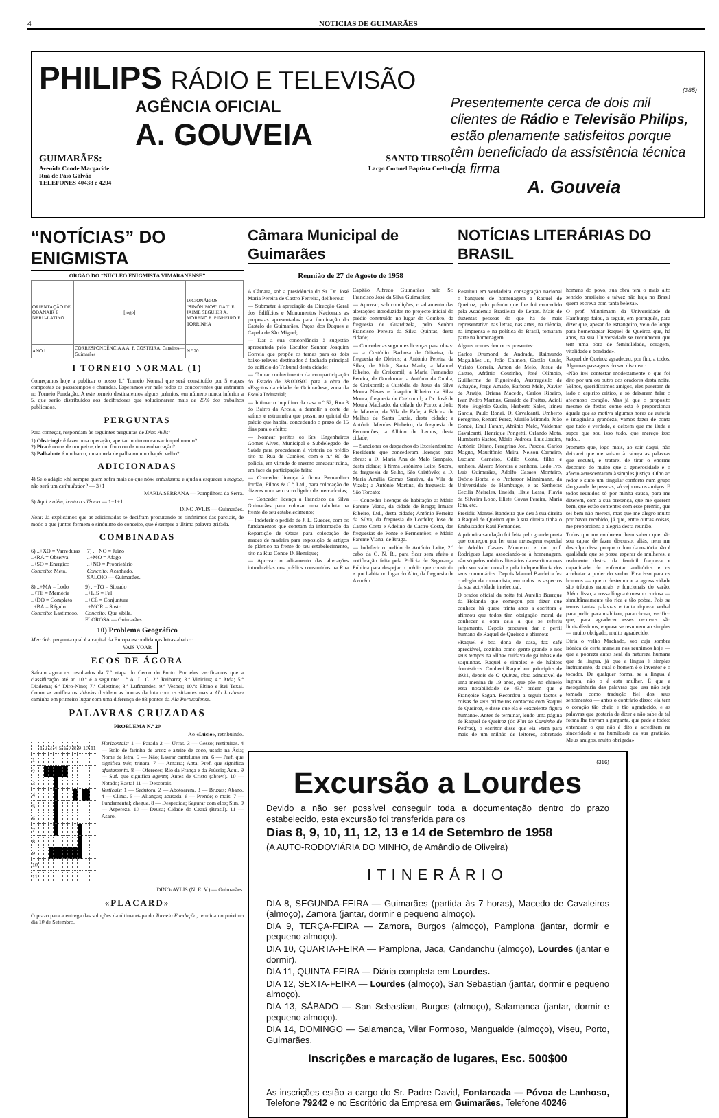4 NOTICIAS DE GUIMARÃES
PHILIPS RÁDIO E TELEVISÃO
AGÊNCIA OFICIAL
A. GOUVEIA
GUIMARÃES: SANTO TIRSO
Avenida Conde Margaride
Rua de Paio Galvão
TELEFONES 40438 e 4294 Largo Coronel Baptista Coelho
(385)
Presentemente cerca de dois mil clientes de Rádio e Televisão Philips, estão plenamente satisfeitos porque têm beneficiado da assistência técnica da firma
A. Gouveia
“NOTÍCIAS” DO ENIGMISTA
ÓRGÃO DO “NÚCLEO ENIGMISTA VIMARANENSE”
| ORIENTAÇÃO DE ODANAIR E NERU-LATINO | [logo] | DICIONÁRIOS “SINÓNIMOS” DA T. E. JAIME SEGUIER A. MORENO E. PINHEIRO F. TORRINHA |
| ANO I | CORRESPONDÊNCIA A A. F. COSTEIRA, Caneiros—Guimarães | N.º 20 |
I TORNEIO NORMAL (1)
Começamos hoje a publicar o nosso 1.º Torneio Normal que será constituído por 5 etapas compostas de passatempos e charadas. Esperamos ver nele todos os concorrentes que entraram no Torneio Fundação. A este torneio destinaremos alguns prémios, em número nunca inferior a 5, que serão distribuídos aos decifradores que solucionarem mais de 25% dos trabalhos publicados.
PERGUNTAS
Para começar, respondam às seguintes perguntas de Dino Avlis:
1) Obstringir é fazer uma operação, apertar muito ou causar impedimento?
2) Pica é nome de um peixe, de um fruto ou de uma embarcação?
3) Palhabote é um barco, uma meda de palha ou um chapéu velho?
ADICIONADAS
4) Se o adágio «há sempre quem sofra mais do que nós» entusiasma e ajuda a esquecer a mágoa, não será um estimulador? — 3+1
MARIA SERRANA — Pampilhosa da Serra.
5) Aqui e além, basta o silêncio — 1+1+1.
DINO AVLIS — Guimarães.
Nota: Já explicámos que as adicionadas se decifram procurando os sinónimos das parciais, de modo a que juntos formem o sinónimo do conceito, que é sempre a última palavra grifada.
COMBINADAS
6) ..+XO = Varreduras
..+RA = Observa
..+SO = Energico
Conceito: Méta.
7) ..+NO = Juízo
..+MO = Afago
..+NO = Proprietário
Conceito: Acanhado.
SALOIO — Guimarães.
8) ..+MA = Lodo
..+TE = Memória
..+DO = Completo
..+BA = Régulo
Conceito: Lastimoso.
9) ..+TO = Situado
..+LIS = Fel
..+CE = Conjuntura
..+MOR = Susto
Conceito: Que sibila.
FLOROSA — Guimarães.
10) Problema Geográfico
Mercúrio pergunta qual é a capital da Europa escondida nas letras abaixo:
VAIS VOAR
ECOS DE ÁGORA
Saíram agora os resultados da 7.ª etapa do Cerco do Porto. Por eles verificamos que a classificação até ao 10.º é a seguinte: 1.º A. L. C. 2.º Reibarra; 3.º Vinicius; 4.º Atda; 5.º Diadema; 6.º Diro-Nino; 7.º Celestino; 8.º Lufinandes; 9.º Vesper; 10.ºs Eltino e Rei Texai. Como se verifica os sitiados dividem as honras da luta com os sitiantes mas a Ala Lusitana caminha em primeiro lugar com uma diferença de 83 pontos da Ala Portucalense.
PALAVRAS CRUZADAS
PROBLEMA N.º 20
Ao «Lúcio», retribuindo.
| | 1 | 2 | 3 | 4 | 5 | 6 | 7 | 8 | 9 | 10 | 11 |
| 1 | | | | | | | | | | | |
| 2 | | | | | | | | | | | |
| 3 | | | | | | | | | | | |
| 4 | | | | | | | | | | | |
| 5 | | | | | | | | | | | |
| 6 | | | | | | | | | | | |
| 7 | | | | | | | | | | | |
| 8 | | | | | | | | | | | |
| 9 | | | | | | | | | | | |
| 10 | | | | | | | | | | | |
| 11 | | | | | | | | | | | |
Horizontais: 1 — Parada 2 — Urras. 3 — Gesso; restituiras. 4 — Bolo de farinha de arroz e azeite de coco, usado na Ásia; Nome de letra. 5 — Não; Lavrar canteluras em. 6 — Pref. que significa três; trinara. 7 — Amarra; Anta; Pref. que significa afastamento. 8 — Ofereces; Rio da França e da Prússia; Aqui. 9 — Suf. que significa agente; Antes de Cristo (abrev.). 10 — Notado; Basta! 11 — Descorais.
Verticais: 1 — Sedutora. 2 — Abotoarem. 3 — Bruxas; Abano. 4 — Clima. 5 — Alianças; acusada. 6 — Prende; o mais. 7 — Fundamental; chegue. 8 — Despedida; Segurar com elos; Sim. 9 — Aspereza. 10 — Deusa; Cidade do Ceará (Brasil). 11 — Asaro.
DINO-AVLIS (N. E. V.) — Guimarães.
«PLACARD»
O prazo para a entrega das soluções da última etapa do Torneio Fundação, termina no próximo dia 10 de Setembro.
Câmara Municipal de Guimarães
Reunião de 27 de Agosto de 1958
NOTÍCIAS LITERÁRIAS DO BRASIL
A Câmara, sob a presidência do Sr. Dr. José Maria Pereira de Castro Ferreira, deliberou:
— Submeter à apreciação da Direcção Geral dos Edifícios e Monumentos Nacionais as propostas apresentadas para iluminação do Castelo de Guimarães, Paços dos Duques e Capela de São Miguel;
— Dar a sua concordância à sugestão apresentada pelo Escultor Senhor Joaquim Correia que propõe os temas para os dois baixo-relevos destinados à fachada principal do edifício do Tribunal desta cidade;
— Tomar conhecimento da comparticipação do Estado de 38.000$00 para a obra de «Esgotos da cidade de Guimarães», zona da Escola Industrial;
— Intimar o inquilino da casa n.º 52, Rua 3 do Bairro da Arcela, a demolir a corte de suínos e estrumeira que possui no quintal do prédio que habita, concedendo o prazo de 15 dias para o efeito;
— Nomear peritos os Srs. Engenheiros Gomes Alves, Municipal e Subdelegado de Saúde para procederem à vistoria do prédio sito na Rua de Camões, com o n.º 80 de polícia, em virtude do mesmo ameaçar ruína, em face da participação feita;
— Conceder licença à firma Bernardino Jordão, Filhos & C.ª, Ltd., para colocação de dizeres num seu carro ligeiro de mercadorias;
— Conceder licença a Francisco da Silva Guimarães para colocar uma tabuleta na frente do seu estabelecimento;
— Indeferir o pedido de J. L. Guedes, com os fundamentos que constam da informação da Repartição de Obras para colocação de grades de madeira para exposição de artigos de plástico na frente do seu estabelecimento, sito na Rua Conde D. Henrique;
— Aprovar o aditamento das alterações introduzidas nos prédios construídos na Rua Capitão Alfredo Guimarães pelo Sr. Francisco José da Silva Guimarães;
— Aprovar, sob condições, o adiamento das alterações introduzidas no projecto inicial do prédio construído no lugar do Combro, da freguesia de Guardizela, pelo Senhor Francisco Pereira da Silva Quintas, desta cidade;
— Conceder as seguintes licenças para obras: — a Custódio Barbosa de Oliveira, da freguesia de Oleiros; a António Pereira da Silva, de Airão, Santa Maria; a Manuel Ribeiro, de Creixomil; a Maria Fernandes Pereira, de Gondomar; a António da Cunha, de Creixomil; a Custódia de Jesus da Silva Moura Neves e Joaquim Ribeiro da Silva Moura, freguesia de Creixomil; a Dr. José de Moura Machado, da cidade do Porto; a João de Macedo, da Vila de Fafe; à Fábrica de Malhas de Santa Luzia, desta cidade; a António Mendes Pinheiro, da freguesia de Fermentões; a Albino de Lemos, desta cidade;
— Sancionar os despachos do Excelentíssimo Presidente que concederam licenças para obras: a D. Maria Ana de Melo Sampaio, desta cidade; à firma Jerónimo Leite, Sucrs., da freguesia de Selho, São Cristóvão; a D. Maria Amélia Gomes Saraiva, da Vila de Vizela; a António Martins, da freguesia de São Torcato;
— Conceder licenças de habitação a: Mário Parente Viana, da cidade de Braga; Irmãos Ribeiro, Ltd., desta cidade; António Ferreira da Silva, da freguesia de Lordelo; José de Castro Costa e Adelino de Castro Costa, das freguesias de Ponte e Fermentões; e Mário Parente Viana, de Braga.
— Indeferir o pedido de António Leite, 2.º cabo da G. N. R., para ficar sem efeito a notificação feita pela Polícia de Segurança Pública para despejar o prédio que construiu e que habita no lugar do Alto, da freguesia de Azurém.
Resultou em verdadeira consagração nacional o banquete de homenagem a Raquel de Queiroz, pelo prémio que lhe foi concedido pela Academia Brasileira de Letras. Mais de duzentas pessoas do que há de mais representativo nas letras, nas artes, na ciência, na imprensa e na política do Brasil, tomaram parte na homenagem.
Alguns nomes dentre os presentes:
Carlos Drumond de Andrade, Raimundo Magalhães Jr., João Calmon, Gastão Cruls, Viriato Correia, Arnon de Melo, Josué de Castro, Afrânio Coutinho, José Olímpio, Guilherme de Figueiredo, Austregésilo de Athayde, Jorge Amado, Barbosa Melo, Xavier de Araújo, Oriana Macedo, Carlos Ribeiro, Ivan Pedro Martins, Geraldo de Freitas, Acioli Neto, Eugénio Gudin, Herberto Sales, Irineu Garcia, Paulo Ronai, Di Cavalcanti, Umberto Peregrino, Renard Perez, Murilo Miranda, João Condé, Emil Faraht, Afrânio Melo, Valdemar Cavalcanti, Henrique Pongetti, Orlando Mota, Humberto Bastos, Mário Pedrosa, Luís Jardim, António Olinto, Peregrino Jor., Pascoal Carlos Magno, Mauritónio Meira, Nelson Carneiro, Luciano Carneiro, Odilo Costa, filho e senhora, Álvaro Moreira e senhora, Ledo Ivo, Luís Guimarães, Adolfo Casaes Monteiro, Osório Borba e o Professor Minnimann, da Universidade de Hamburgo, e as Senhoras Cecília Meireles, Eneida, Elsie Lessa, Flávia da Silveira Lobo, Eliete Covas Pereira, Maria Rita, etc.
Presidiu Manuel Bandeira que deu à sua direita a Raquel de Queiroz que à sua direita tinha o Embaixador Raul Fernandes.
A primeira saudação foi feita pelo grande poeta que começou por ler uma mensagem especial de Adolfo Casaes Monteiro e do prof. Rodrigues Lapa associando-se à homenagem, não só pelos méritos literários da escritora mas pelo seu valor moral e pela independência dos seus comentários. Depois Manuel Bandeira fez o elogio da romancista, em todos os aspectos da sua actividade intelectual.
O orador oficial da noite foi Aurélio Buarque da Holanda que começou por dizer que conhece há quase trinta anos a escritora e afirmou que todos têm obrigação moral de conhecer a obra dela a que se referiu largamente. Depois procurou dar o perfil humano de Raquel de Queiroz e afirmou:
«Raquel é boa dona de casa, faz café apreciável, cozinha como gente grande e nos seus tempos na «Ilha» cuidava de galinhas e de vaquinhas. Raquel é simples e de hábitos domésticos. Conheci Raquel em princípios de 1931, depois de O Quinze, obra admirável de uma menina de 19 anos, que põe no chinelo essa notabilidade de 43.ª ordem que é Françoise Sagan. Recordou a seguir factos e coisas de seus primeiros contactos com Raquel de Queiroz, e disse que ela é «excelente figura humana». Antes de terminar, lendo uma página de Raquel de Queiroz (do Fim do Caminho de Pedras), o escritor disse que ela «tem para mais de um milhão de leitores, sobretudo homens do povo, sua obra tem o mais alto sentido brasileiro e talvez não haja no Brasil quem escreva com tanta beleza».
O prof. Minnimann da Universidade de Hamburgo falou, a seguir, em português, para dizer que, apesar de estrangeiro, veio de longe para homenagear Raquel de Queiroz que, há anos, na sua Universidade se reconheceu que tem uma obra de feminilidade, coragem, vitalidade e bondade».
Raquel de Queiroz agradeceu, por fim, a todos. Algumas passagens do seu discurso:
«Não irei contestar modestamente o que foi dito por um ou outro dos oradores desta noite. Velhos, queridíssimos amigos, eles puseram de lado o espírito crítico, e só deixaram falar o afectuoso coração. Mas já que o propósito mesmo de festas como esta é proporcionar àquele que as motiva algumas horas de euforia e imaginária grandeza, vamos fazer de conta que tudo é verdade, e deixem que me iluda a supor que sou isso tudo, que mereço isso tudo...
Prometo que, logo mais, ao sair daqui, não deixarei que me subam à cabeça as palavras que escutei, e tratarei de tirar o enorme desconto do muito que a generosidade e o afecto acrescentaram à simples justiça. Olho ao redor e sinto um singular conforto num grupo tão grande de pessoas, só vejo rostos amigos. E todos reunidos só por minha causa, para me dizerem, com a sua presença, que me querem bem, que estão contentes com esse prémio, que sei bem não mereci, mas que me alegro muito por haver recebido, já que, entre outras coisas, me proporciona a alegria desta reunião.
Todos que me conhecem bem sabem que não sou capaz de fazer discurso; aliás, nem me desculpo disso porque o dom da oratória não é qualidade que se possa esperar de mulheres, e realmente destoa da feminil fraqueza e capacidade de enfrentar auditórios e os arrebatar a poder do verbo. Fica isso para os homens — que o destemor e a agressividade são tributos naturais e funcionais do varão. Além disso, a nossa língua é mesmo curiosa — simultâneamente tão rica e tão pobre. Pois se temos tantas palavras e tanta riqueza verbal para pedir, para maldizer, para chorar, verifico que, para agradecer esses recursos são limitadíssimos, e quase se resumem ao simples — muito obrigado, muito agradecido.
Diria o velho Machado, sob cuja sombra irónica de certa maneira nos reunimos hoje — que a pobreza antes será da natureza humana que da língua, já que a língua é simples instrumento, da qual o homem é o inventor e o tocador. De qualquer forma, se a língua é ingrata, não o é esta mulher. E que a mesquinharia das palavras que usa não seja tomada como tradução fiel dos seus sentimentos — antes o contrário disso: ela tem o coração tão cheio e tão agradecido, e as palavras que gostaria de dizer e não sabe de tal forma lhe travam a garganta, que pede a todos: entendam o que não é dito e acreditem na sinceridade e na humildade da sua gratidão. Meus amigos, muito obrigada».
(316)
Excursão a Lourdes
Devido a não ser possível conseguir toda a documentação dentro do prazo estabelecido, esta excursão foi transferida para os
Dias 8, 9, 10, 11, 12, 13 e 14 de Setembro de 1958
(A AUTO-RODOVIÁRIA DO MINHO, de Amândio de Oliveira)
ITINERÁRIO
DIA 8, SEGUNDA-FEIRA — Guimarães (partida às 7 horas), Macedo de Cavaleiros (almoço), Zamora (jantar, dormir e pequeno almoço).
DIA 9, TERÇA-FEIRA — Zamora, Burgos (almoço), Pamplona (jantar, dormir e pequeno almoço).
DIA 10, QUARTA-FEIRA — Pamplona, Jaca, Candanchu (almoço), Lourdes (jantar e dormir).
DIA 11, QUINTA-FEIRA — Diária completa em Lourdes.
DIA 12, SEXTA-FEIRA — Lourdes (almoço), San Sebastian (jantar, dormir e pequeno almoço).
DIA 13, SÁBADO — San Sebastian, Burgos (almoço), Salamanca (jantar, dormir e pequeno almoço).
DIA 14, DOMINGO — Salamanca, Vilar Formoso, Mangualde (almoço), Viseu, Porto, Guimarães.
Inscrições e marcação de lugares, Esc. 500$00
As inscrições estão a cargo do Sr. Padre David, Fontarcada — Póvoa de Lanhoso, Telefone 79242 e no Escritório da Empresa em Guimarães, Telefone 40246